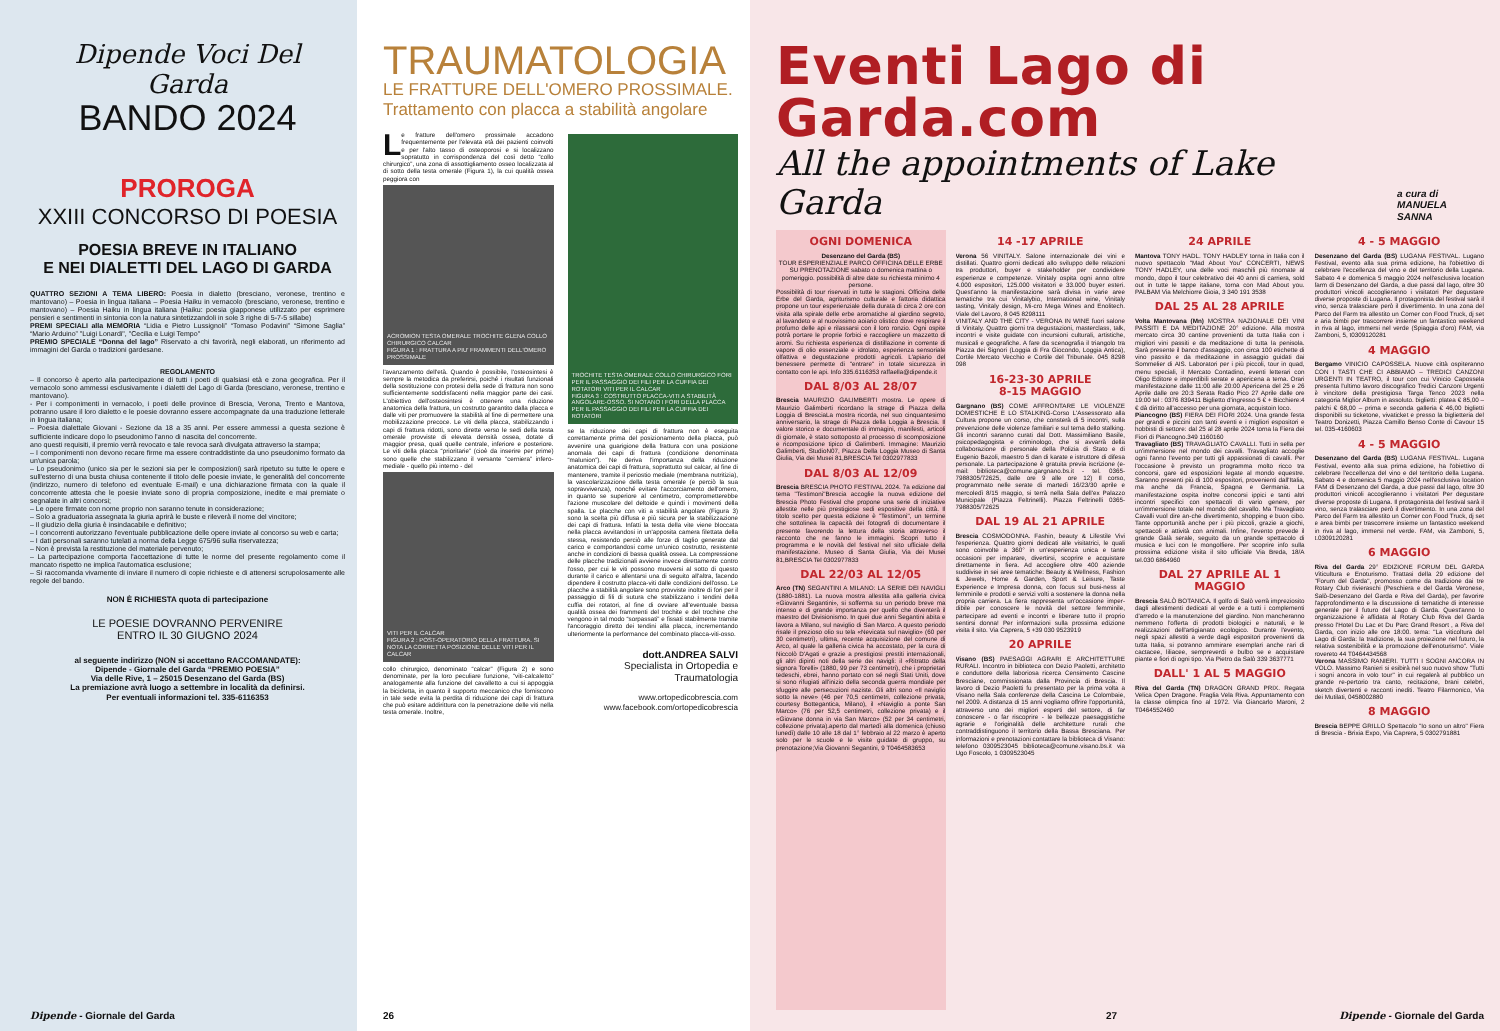Dipende Voci Del Garda
BANDO 2024
PROROGA
XXIII CONCORSO DI POESIA
POESIA BREVE IN ITALIANO
E NEI DIALETTI DEL LAGO DI GARDA
QUATTRO SEZIONI A TEMA LIBERO: Poesia in dialetto (bresciano, veronese, trentino e mantovano) – Poesia in lingua italiana – Poesia Haiku in vernacolo (bresciano, veronese, trentino e mantovano) – Poesia Haiku in lingua italiana (Haiku: poesia giapponese utilizzato per esprimere pensieri e sentimenti in sintonia con la natura sintetizzandoli in sole 3 righe di 5-7-5 sillabe)
PREMI SPECIALI alla MEMORIA “Lidia e Pietro Lussignoli” “Tomaso Podavini” “Simone Saglia” “Mario Arduino” "Luigi Lonardi", "Cecilia e Luigi Tempo"
PREMIO SPECIALE “Donna del lago” Riservato a chi favorirà, negli elaborati, un riferimento ad immagini del Garda o tradizioni gardesane.
REGOLAMENTO
– Il concorso è aperto alla partecipazione di tutti i poeti di qualsiasi età e zona geografica. Per il vernacolo sono ammessi esclusivamente i dialetti del Lago di Garda (bresciano, veronese, trentino e mantovano).
- Per i componimenti in vernacolo, i poeti delle province di Brescia, Verona, Trento e Mantova, potranno usare il loro dialetto e le poesie dovranno essere accompagnate da una traduzione letterale in lingua italiana;
– Poesia dialettale Giovani - Sezione da 18 a 35 anni. Per essere ammessi a questa sezione è sufficiente indicare dopo lo pseudonimo l'anno di nascita del concorrente.
ano questi requisiti, il premio verrà revocato e tale revoca sarà divulgata attraverso la stampa;
– I componimenti non devono recare firme ma essere contraddistinte da uno pseudonimo formato da un'unica parola;
– Lo pseudonimo (unico sia per le sezioni sia per le composizioni) sarà ripetuto su tutte le opere e sull'esterno di una busta chiusa contenente il titolo delle poesie inviate, le generalità del concorrente (indirizzo, numero di telefono ed eventuale E-mail) e una dichiarazione firmata con la quale il concorrente attesta che le poesie inviate sono di propria composizione, inedite e mai premiate o segnalate in altri concorsi;
– Le opere firmate con nome proprio non saranno tenute in considerazione;
– Solo a graduatoria assegnata la giuria aprirà le buste e rileverà il nome del vincitore;
– Il giudizio della giuria è insindacabile e definitivo;
– I concorrenti autorizzano l'eventuale pubblicazione delle opere inviate al concorso su web e carta;
– I dati personali saranno tutelati a norma della Legge 675/96 sulla riservatezza;
– Non è prevista la restituzione del materiale pervenuto;
– La partecipazione comporta l'accettazione di tutte le norme del presente regolamento come il mancato rispetto ne implica l'automatica esclusione;
– Si raccomanda vivamente di inviare il numero di copie richieste e di attenersi scrupolosamente alle regole del bando.
NON È RICHIESTA quota di partecipazione
LE POESIE DOVRANNO PERVENIRE
ENTRO IL 30 GIUGNO 2024
al seguente indirizzo (NON si accettano RACCOMANDATE):
Dipende - Giornale del Garda “PREMIO POESIA”
Via delle Rive, 1 – 25015 Desenzano del Garda (BS)
La premiazione avrà luogo a settembre in località da definirsi.
Per eventuali informazioni tel. 335-6116353
Dipende - Giornale del Garda
TRAUMATOLOGIA
LE FRATTURE DELL'OMERO PROSSIMALE.
Trattamento con placca a stabilità angolare
Le fratture dell'omero prossimale accadono frequentemente per l'elevata età dei pazienti coinvolti e per l'alto tasso di osteoporosi e si localizzano sopratutto in corrispondenza del così detto “collo chirurgico”, una zona di assottigliamento osseo localizzata al di sotto della testa omerale (Figura 1), la cui qualità ossea peggiora con
ACROMION TESTA OMERALE TROCHITE GLENA COLLO CHIRURGICO CALCAR
FIGURA 1 : FRATTURA A PIU' FRAMMENTI DELL'OMERO PROSSIMALE
l'avanzamento dell'età. Quando è possibile, l'osteosintesi è sempre la metodica da preferirsi, poiché i risultati funzionali della sostituzione con protesi della sede di frattura non sono sufficientemente soddisfacenti nella maggior parte dei casi. L'obiettivo dell'osteosintesi è ottenere una riduzione anatomica della frattura, un costrutto garantito dalla placca e dalle viti per promuovere la stabilità al fine di permettere una mobilizzazione precoce. Le viti della placca, stabilizzando i capi di frattura ridotti, sono dirette verso le sedi della testa omerale provviste di elevata densità ossea, dotate di maggior presa, quali quelle centrale, inferiore e posteriore. Le viti della placca “prioritarie” (cioè da inserire per prime) sono quelle che stabilizzano il versante “cerniera” infero-mediale - quello più interno - del
VITI PER IL CALCAR
FIGURA 2 : POST-OPERATORIO DELLA FRATTURA. SI NOTA LA CORRETTA POSIZIONE DELLE VITI PER IL CALCAR
collo chirurgico, denominato “calcar” (Figura 2) e sono denominate, per la loro peculiare funzione, “viti-calcaletto” analogamente alla funzione del cavalletto a cui si appoggia la bicicletta, in quanto il supporto meccanico che forniscono in tale sede evita la perdita di riduzione dei capi di frattura che può esitare addirittura con la penetrazione delle viti nella testa omerale. Inoltre,
TROCHITE TESTA OMERALE COLLO CHIRURGICO FORI PER IL PASSAGGIO DEI FILI PER LA CUFFIA DEI ROTATORI VITI PER IL CALCAR
FIGURA 3 : COSTRUTTO PLACCA-VITI A STABILITÀ ANGOLARE-OSSO. SI NOTANO I FORI DELLA PLACCA PER IL PASSAGGIO DEI FILI PER LA CUFFIA DEI ROTATORI
se la riduzione dei capi di frattura non è eseguita correttamente prima del posizionamento della placca, può avvenire una guarigione della frattura con una posizione anomala dei capi di frattura (condizione denominata “malunion”). Ne deriva l'importanza della riduzione anatomica dei capi di frattura, soprattutto sul calcar, al fine di mantenere, tramite il periostio mediale (membrana nutritizia), la vascolarizzazione della testa omerale (e perciò la sua sopravvivenza), nonché evitare l'accorciamento dell'omero, in quanto se superiore al centimetro, comprometterebbe l'azione muscolare del deltoide e quindi i movimenti della spalla. Le placche con viti a stabilità angolare (Figura 3) sono la scelta più diffusa e più sicura per la stabilizzazione dei capi di frattura. Infatti la testa della vite viene bloccata nella placca avvitandosi in un'apposita camera filettata della stessa, resistendo perciò alle forze di taglio generate dal carico e comportandosi come un'unico costrutto, resistente anche in condizioni di bassa qualità ossea. La compressione delle placche tradizionali avviene invece direttamente contro l'osso, per cui le viti possono muoversi al sotto di questo durante il carico e allentarsi una di seguito all'altra, facendo dipendere il costrutto placca-viti dalle condizioni dell'osso. Le placche a stabilità angolare sono provviste inoltre di fori per il passaggio di fili di sutura che stabilizzano i tendini della cuffia dei rotatori, al fine di ovviare all'eventuale bassa qualità ossea dei frammenti del trochite e del trochine che vengono in tal modo “sorpassati” e fissati stabilmente tramite l'ancoraggio diretto dei tendini alla placca, incrementando ulteriormente la performance del combinato placca-viti-osso.
dott.ANDREA SALVI
Specialista in Ortopedia e Traumatologia
www.ortopedicobrescia.com
www.facebook.com/ortopedicobrescia
26
Eventi Lago di Garda.com
All the appointments of Lake Garda a cura di
MANUELA SANNA
OGNI DOMENICA
Desenzano del Garda (BS)
TOUR ESPERIENZIALE PARCO OFFICINA DELLE ERBE SU PRENOTAZIONE sabato o domenica mattina o pomeriggio. possibilità di altre date su richiesta minimo 4 persone.
Possibilità di tour riservati in tutte le stagioni. Officina delle Erbe del Garda, agriturismo culturale e fattoria didattica propone un tour esperienziale della durata di circa 2 ore con visita alla spirale delle erbe aromatiche al giardino segreto, al lavandeto e al nuovissimo aoiario olistico dove respirare il profumo delle api e rilassarsi con il loro ronzio. Ogni ospite potrà portare le proprie forbici e raccogliere un mazzetto di aromi. Su richiesta esperienza di distillazione in corrente di vapore di olio essenziale e idrolato, esperienza sensoriale olfattiva e degustazione prodotti agricoli. L'apiario del benessere permette di "entrare" in totale sicurezza in contatto con le api. Info 335.6116353 raffaella@dipende.it
DAL 8/03 AL 28/07
Brescia MAURIZIO GALIMBERTI mostra. Le opere di Maurizio Galimberti ricordano la strage di Piazza della Loggia di BresciaLa mostra ricorda, nel suo cinquantesimo anniversario, la strage di Piazza della Loggia a Brescia. Il valore storico e documentale di immagini, manifesti, articoli di giornale, è stato sottoposto al processo di scomposizione e ricomposizione tipico di Galimberti. Immagine: Maurizio Galimberti, StudioN07, Piazza Della Loggia Museo di Santa Giulia, Via dei Musei 81,BRESCIA Tel 0302977833
DAL 8/03 AL 12/09
Brescia BRESCIA PHOTO FESTIVAL 2024. 7a edizione dal tema "Testimoni"Brescia accoglie la nuova edizione del Brescia Photo Festival che propone una serie di iniziative allestite nelle più prestigiose sedi espositive della città. Il titolo scelto per questa edizione è "Testimoni", un termine che sottolinea la capacità dei fotografi di documentare il presente favorendo la lettura della storia attraverso il racconto che ne fanno le immagini. Scopri tutto il programma e le novità del festival nel sito ufficiale della manifestazione. Museo di Santa Giulia, Via dei Musei 81,BRESCIA Tel 0302977833
DAL 22/03 AL 12/05
Arco (TN) SEGANTINI A MILANO: LA SERIE DEI NAVIGLI (1880-1881). La nuova mostra allestita alla galleria civica «Giovanni Segantini», si soffermа su un periodo breve ma intenso e di grande importanza per quello che diventerà il maestro del Divisionismo. In quei due anni Segantini abita e lavora a Milano, sul naviglio di San Marco. A questo periodo risale il prezioso olio su tela «Nevicata sul naviglio» (60 per 30 centimetri), ultima, recente acquisizione del comune di Arco, al quale la galleria civica ha accostato, per la cura di Niccolò D'Agati e grazie a prestigiosi prestiti internazionali, gli altri dipinti noti della serie dei navigli: il «Ritratto della signora Torelli» (1880, 99 per 73 centimetri), che i proprietari tedeschi, ebrei, hanno portato con sé negli Stati Uniti, dove si sono rifugiati all'inizio della seconda guerra mondiale per sfuggire alle persecuzioni naziste. Gli altri sono «Il naviglio sotto la neve» (46 per 70,5 centimetri, collezione privata, courtesy Bottegantica, Milano), il «Naviglio a ponte San Marco» (76 per 52,5 centimetri, collezione privata) e il «Giovane donna in via San Marco» (52 per 34 centimetri, collezione privata).aperto dal martedì alla domenica (chiuso lunedì) dalle 10 alle 18 dal 1° febbraio al 22 marzo è aperto solo per le scuole e le visite guidate di gruppo, su prenotazione;Via Giovanni Segantini, 9 T0464583653
14 -17 APRILE
Verona 56 VINITALY. Salone internazionale dei vini e distillati. Quattro giorni dedicati allo sviluppo delle relazioni tra produttori, buyer e stakeholder per condividere esperienze e competenze. Vinitaly ospita ogni anno oltre 4.000 espositori, 125.000 visitatori e 33.000 buyer esteri. Quest'anno la manifestazione sarà divisa in varie aree tematiche tra cui Vinitalybio, International wine, Vinitaly tasting, Vinitaly design, Mi-cro Mega Wines and Enolitech. Viale del Lavoro, 8 045 8298111
VINITALY AND THE CITY - VERONA IN WINE fuori salone di Vinitaly. Quattro giorni tra degustazioni, masterclass, talk, incontri e visite guidate con incursioni culturali, artistiche, musicali e geografiche. A fare da scenografia il triangolo tra Piazza dei Signori (Loggia di Fra Giocondo, Loggia Antica), Cortile Mercato Vecchio e Cortile del Tribunale. 045 8298 098
16-23-30 APRILE
8-15 MAGGIO
Gargnano (BS) COME AFFRONTARE LE VIOLENZE DOMESTICHE E LO STALKING-Corso L'Assessorato alla Cultura propone un corso, che consterà di 5 incontri, sulla prevenzione delle violenze familiari e sul tema dello stalking. Gli incontri saranno curati dal Dott. Massimiliano Basile, psicopedagogista e criminologo, che si avvarrà della collaborazione di personale della Polizia di Stato e di Eugenio Bazoli, maestro 5 dan di karate e istruttore di difesa personale. La partecipazione è gratuita previa iscrizione (e-mail: biblioteca@comune.gargnano.bs.it - tel. 0365-7988305/72625, dalle ore 9 alle ore 12) Il corso, programmato nelle serate di martedì 16/23/30 aprile e mercoledì 8/15 maggio, si terrà nella Sala dell'ex Palazzo Municipale (Piazza Feltrinelli). Piazza Feltrinelli 0365-7988305/72625
DAL 19 AL 21 APRILE
Brescia COSMODONNA. Fashin, beauty & Lifestile Vivi l'esperienza. Quattro giorni dedicati alle visitatrici, le quali sono coinvolte a 360° in un'esperienza unica e tante occasioni per imparare, divertirsi, scoprire e acquistare direttamente in fiera. Ad accogliere oltre 400 aziende suddivise in sei aree tematiche: Beauty & Wellness, Fashion & Jewels, Home & Garden, Sport & Leisure, Taste Experience e Impresa donna, con focus sul busi-ness al femminile e prodotti e servizi volti a sostenere la donna nella propria carriera. La fiera rappresenta un'occasione imper-dibile per conoscere le novità del settore femminile, partecipare ad eventi e incontri e liberare tutto il proprio sentirsi donna! Per informazioni sulla prossima edizione visita il sito. Via Caprera, 5 +39 030 9523919
20 APRILE
Visano (BS) PAESAGGI AGRARI E ARCHITETTURE RURALI. Incontro in biblioteca con Dezio Paoletti, architetto e conduttore della laboriosa ricerca Censimento Cascine Bresciane, commissionata dalla Provincia di Brescia. Il lavoro di Dezio Paoletti fu presentato per la prima volta a Visano nella Sala conferenze della Cascina Le Colombaie, nel 2009. A distanza di 15 anni vogliamo offrire l'opportunità, attraverso uno dei migliori esperti del settore, di far conoscere - o far riscoprire - le bellezze paesaggistiche agrarie e l'originalità delle architetture rurali che contraddistinguono il territorio della Bassa Bresciana. Per informazioni e prenotazioni contattare la biblioteca di Visano: telefono 0309523045 biblioteca@comune.visano.bs.it via Ugo Foscolo, 1 0309523045
24 APRILE
Mantova TONY HADL. TONY HADLEY torna in Italia con il nuovo spettacolo "Mad About You" CONCERTI, NEWS TONY HADLEY, una delle voci maschili più rinomate al mondo, dopo il tour celebrativo dei 40 anni di carriera, sold out in tutte le tappe italiane, torna con Mad About you. PALBAM Via Melchiorre Gioia, 3 340 191 3538
DAL 25 AL 28 APRILE
Volta Mantovana (Mn) MOSTRA NAZIONALE DEI VINI PASSITI E DA MEDITAZIONE 20° edizione. Alla mostra mercato circa 30 cantine provenienti da tutta Italia con i migliori vini passiti e da meditazione di tutta la penisola. Sarà presente il banco d'assaggio, con circa 100 etichette di vino passito e da meditazione in assaggio guidati dai Sommelier di AIS. Laboratori per i più piccoli, tour in quad, menu speciali, il Mercato Contadino, eventi letterari con Oligo Editore e imperdibili serate e apericena a tema. Orari manifestazione dalle 11:00 alle 20:00 Apericena del 25 e 26 Aprile dalle ore 20:3 Serata Radio Pico 27 Aprile dalle ore 19:00 tel : 0376 839411 Biglietto d'ingresso 5 € + Bicchiere:4 € dà diritto all'accesso per una giornata, acquistoin loco.
Piancogno (BS) FIERA DEI FIORI 2024. Una grande festa per grandi e piccini con tanti eventi e i migliori espositori e hobbisti di settore: dal 25 al 28 aprile 2024 torna la Fiera dei Fiori di Piancogno.349 1160160
Travagliato (BS) TRAVAGLIATO CAVALLI. Tutti in sella per un'immersione nel mondo dei cavalli. Travagliato accoglie ogni l'anno l'evento per tutti gli appassionati di cavalli. Per l'occasione è previsto un programma molto ricco tra concorsi, gare ed esposizioni legate al mondo equestre. Saranno presenti più di 100 espositori, provenienti dall'Italia, ma anche da Francia, Spagna e Germania. La manifestazione ospita inoltre concorsi ippici e tanti altri incontri specifici con spettacoli di vario genere, per un'immersione totale nel mondo del cavallo. Ma Travagliato Cavalli vuol dire an-che divertimento, shopping e buon cibo. Tante opportunità anche per i più piccoli, grazie a giochi, spettacoli e attività con animali. Infine, l'evento prevede il grande Galà serale, seguito da un grande spettacolo di musica e luci con le mongolfiere. Per scoprire info sulla prossima edizione visita il sito ufficiale Via Breda, 18/A tel.030 6864960
DAL 27 APRILE AL 1 MAGGIO
Brescia SALÒ BOTANICA. Il golfo di Salò verrà impreziosito dagli allestimenti dedicati al verde e a tutti i complementi d'arredo e la manutenzione del giardino. Non mancheranno nemmeno l'offerta di prodotti biologici e naturali, e le realizzazioni dell'artigianato ecologico. Durante l'evento, negli spazi allestiti a verde dagli espositori provenienti da tutta Italia, si potranno ammirare esemplari anche rari di cactacee, liliacee, sempreverdi e bulbo se e acquistare piante e fiori di ogni tipo. Via Pietro da Salò 339 3637771
DALL' 1 AL 5 MAGGIO
Riva del Garda (TN) DRAGON GRAND PRIX. Regata Velica Open Dragone. Fraglia Vela Riva. Appuntamento con la classe olimpica fino al 1972. Via Giancarlo Maroni, 2 T0464552460
4 - 5 MAGGIO
Desenzano del Garda (BS) LUGANA FESTIVAL. Lugano Festival, evento alla sua prima edizione, ha l'obiettivo di celebrare l'eccellenza del vino e del territorio della Lugana. Sabato 4 e domenica 5 maggio 2024 nell'esclusiva location farm di Desenzano del Garda, a due passi dal lago, oltre 30 produttori vinicoli accoglieranno i visitatori Per degustare diverse proposte di Lugana. Il protagonista del festival sarà il vino, senza tralasciare però il divertimento. In una zona del Parco del Farm tra allestito un Corner con Food Truck, dj set e aria bimbi per trascorrere insieme un fantastico weekend in riva al lago, immersi nel verde (Spiaggia d'oro) FAM, via Zamboni, 5, t0309120281
4 MAGGIO
Bergamo VINICIO CAPOSSELA. Nuove città ospiteranno CON I TASTI CHE CI ABBIAMO – TREDICI CANZONI URGENTI IN TEATRO, il tour con cui Vinicio Capossela presenta l'ultimo lavoro discografico Tredici Canzoni Urgenti è vincitore della prestigiosa Targa Tenco 2023 nella categoria Miglior Album in assoluto. biglietti: platea € 85,00 – palchi € 68,00 – prima e seconda galleria € 46,00 biglietti disponibili su ticketone, vivaticket e presso la biglietteria del Teatro Donizetti, Piazza Camillo Benso Conte di Cavour 15 tel. 035-4160603
4 - 5 MAGGIO
Desenzano del Garda (BS) LUGANA FESTIVAL. Lugana Festival, evento alla sua prima edizione, ha l'obiettivo di celebrare l'eccellenza del vino e del territorio della Lugana. Sabato 4 e domenica 5 maggio 2024 nell'esclusiva location FAM di Desenzano del Garda, a due passi dal lago, oltre 30 produttori vinicoli accoglieranno i visitatori Per degustare diverse proposte di Lugana. Il protagonista del festival sarà il vino, senza tralasciare però il divertimento. In una zona del Parco del Farm tra allestito un Corner con Food Truck, dj set e area bimbi per trascorrere insieme un fantastico weekend in riva al lago, immersi nel verde. FAM, via Zamboni, 5, t.0309120281
6 MAGGIO
Riva del Garda 29° EDIZIONE FORUM DEL GARDA Viticultura e Enoturismo. Trattasi della 29 edizione del "Forum del Garda", promosso come da tradizione dai tre Rotary Club rivieraschi (Peschiera e del Garda Veronese, Salò-Desenzano del Garda e Riva del Garda), per favorire l'approfondimento e la discussione di tematiche di interesse generale per il futuro del Lago di Garda. Quest'anno lo organizzazione è affidata al Rotary Club Riva del Garda presso l'Hotel Du Lac et Du Parc Grand Resort , a Riva del Garda, con inizio alle ore 18:00. tema: "La viticoltura del Lago di Garda: la tradizione, la sua proiezione nel futuro, la relativa sostenibilità e la promozione dell'enoturismo". Viale rovereto 44 T0464434568
Verona MASSIMO RANIERI. TUTTI I SOGNI ANCORA IN VOLO. Massimo Ranieri si esibirà nel suo nuovo show "Tutti i sogni ancora in volo tour" in cui regalerà al pubblico un grande re-pertorio tra canto, recitazione, brani celebri, sketch divertenti e racconti inediti. Teatro Filarmonico, Via dei Mutilati, 0458002880
8 MAGGIO
Brescia BEPPE GRILLO Spettacolo "Io sono un altro" Fiera di Brescia - Brixia Expo, Via Caprera, 5 0302791881
27 Dipende - Giornale del Garda